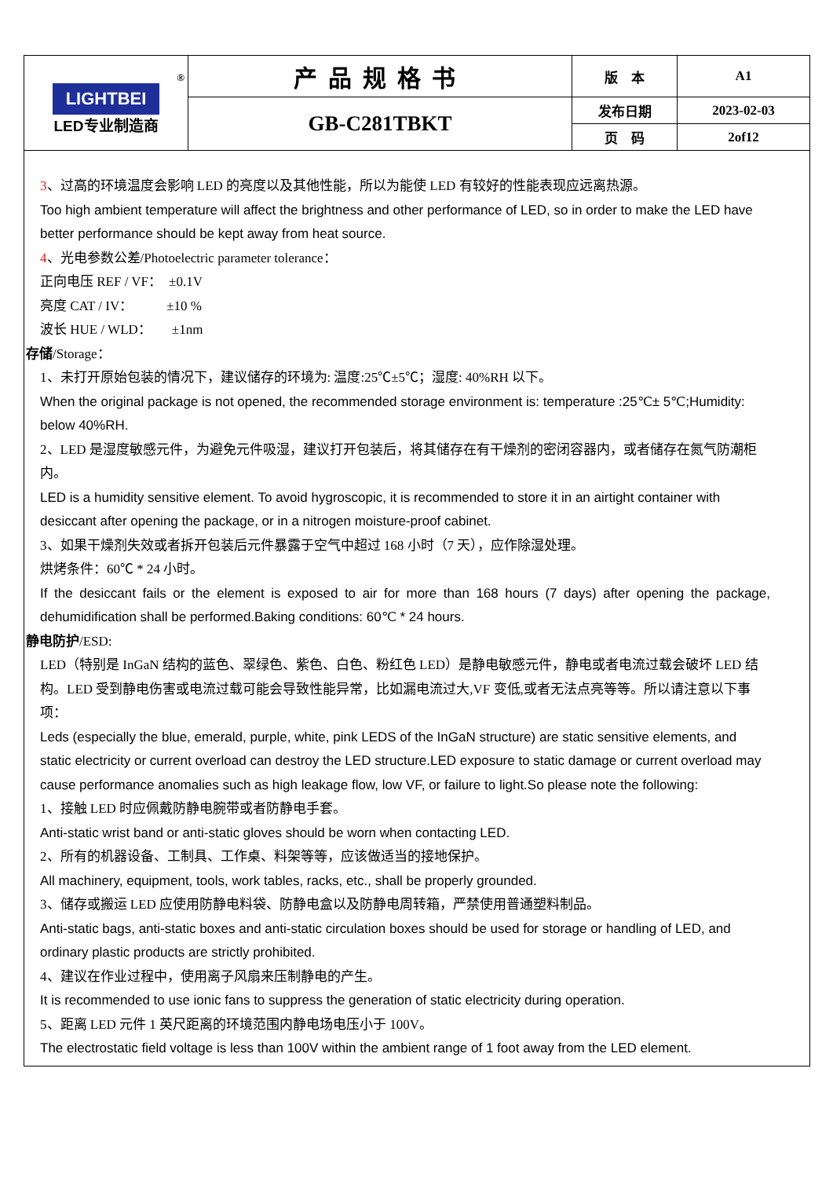| ® LIGHTBEI LED专业制造商 | 产品规格书 | 版 本 | A1 |
| | GB-C281TBKT | 发布日期 | 2023-02-03 |
| | | 页 码 | 2of12 |
3、过高的环境温度会影响 LED 的亮度以及其他性能，所以为能使 LED 有较好的性能表现应远离热源。
Too high ambient temperature will affect the brightness and other performance of LED, so in order to make the LED have better performance should be kept away from heat source.
4、光电参数公差/Photoelectric parameter tolerance：
正向电压 REF / VF：　±0.1V
亮度 CAT / IV：　　　±10 %
波长 HUE / WLD：　　±1nm
存储/Storage：
1、未打开原始包装的情况下，建议储存的环境为: 温度:25℃±5℃；湿度: 40%RH 以下。
When the original package is not opened, the recommended storage environment is: temperature :25℃± 5℃;Humidity: below 40%RH.
2、LED 是湿度敏感元件，为避免元件吸湿，建议打开包装后，将其储存在有干燥剂的密闭容器内，或者储存在氮气防潮柜内。
LED is a humidity sensitive element. To avoid hygroscopic, it is recommended to store it in an airtight container with desiccant after opening the package, or in a nitrogen moisture-proof cabinet.
3、如果干燥剂失效或者拆开包装后元件暴露于空气中超过 168 小时（7 天），应作除湿处理。
烘烤条件：60℃ * 24 小时。
If the desiccant fails or the element is exposed to air for more than 168 hours (7 days) after opening the package, dehumidification shall be performed.Baking conditions: 60℃ * 24 hours.
静电防护/ESD:
LED（特别是 InGaN 结构的蓝色、翠绿色、紫色、白色、粉红色 LED）是静电敏感元件，静电或者电流过载会破坏 LED 结构。LED 受到静电伤害或电流过载可能会导致性能异常，比如漏电流过大,VF 变低,或者无法点亮等等。所以请注意以下事项：
Leds (especially the blue, emerald, purple, white, pink LEDS of the InGaN structure) are static sensitive elements, and static electricity or current overload can destroy the LED structure.LED exposure to static damage or current overload may cause performance anomalies such as high leakage flow, low VF, or failure to light.So please note the following:
1、接触 LED 时应佩戴防静电腕带或者防静电手套。
Anti-static wrist band or anti-static gloves should be worn when contacting LED.
2、所有的机器设备、工制具、工作桌、料架等等，应该做适当的接地保护。
All machinery, equipment, tools, work tables, racks, etc., shall be properly grounded.
3、储存或搬运 LED 应使用防静电料袋、防静电盒以及防静电周转箱，严禁使用普通塑料制品。
Anti-static bags, anti-static boxes and anti-static circulation boxes should be used for storage or handling of LED, and ordinary plastic products are strictly prohibited.
4、建议在作业过程中，使用离子风扇来压制静电的产生。
It is recommended to use ionic fans to suppress the generation of static electricity during operation.
5、距离 LED 元件 1 英尺距离的环境范围内静电场电压小于 100V。
The electrostatic field voltage is less than 100V within the ambient range of 1 foot away from the LED element.